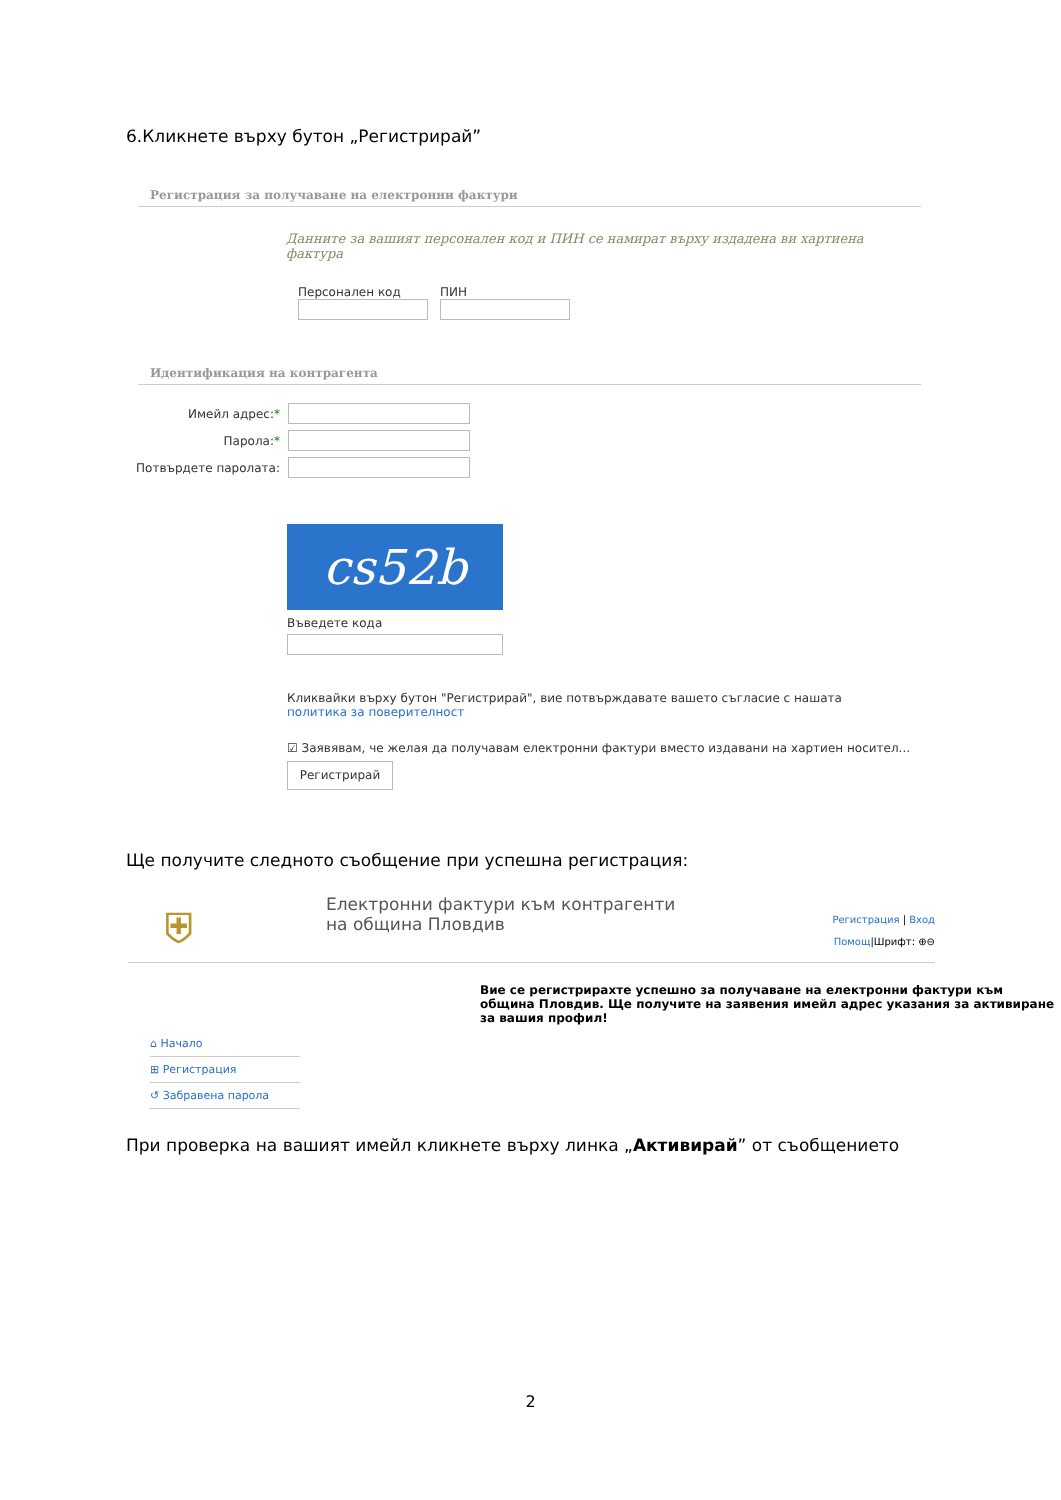6.Кликнете върху бутон „Регистрирай”
Регистрация за получаване на електронни фактури
Данните за вашият персонален код и ПИН се намират върху издадена ви хартиена фактура
Персонален код ПИН
Идентификация на контрагента
Имейл адрес:*
Парола:*
Потвърдете паролата:
cs52b
Въведете кода
Кликвайки върху бутон "Регистрирай", вие потвърждавате вашето съгласие с нашата политика за поверителност
☑ Заявявам, че желая да получавам електронни фактури вместо издавани на хартиен носител...
Регистрирай
Ще получите следното съобщение при успешна регистрация:
⛨
Електронни фактури към контрагенти
на община Пловдив
Регистрация | Вход
Помощ|Шрифт: ⊕⊖
⌂ Начало
⊞ Регистрация
↺ Забравена парола
Вие се регистрирахте успешно за получаване на електронни фактури към община Пловдив. Ще получите на заявения имейл адрес указания за активиране за вашия профил!
При проверка на вашият имейл кликнете върху линка „Активирай” от съобщението
2